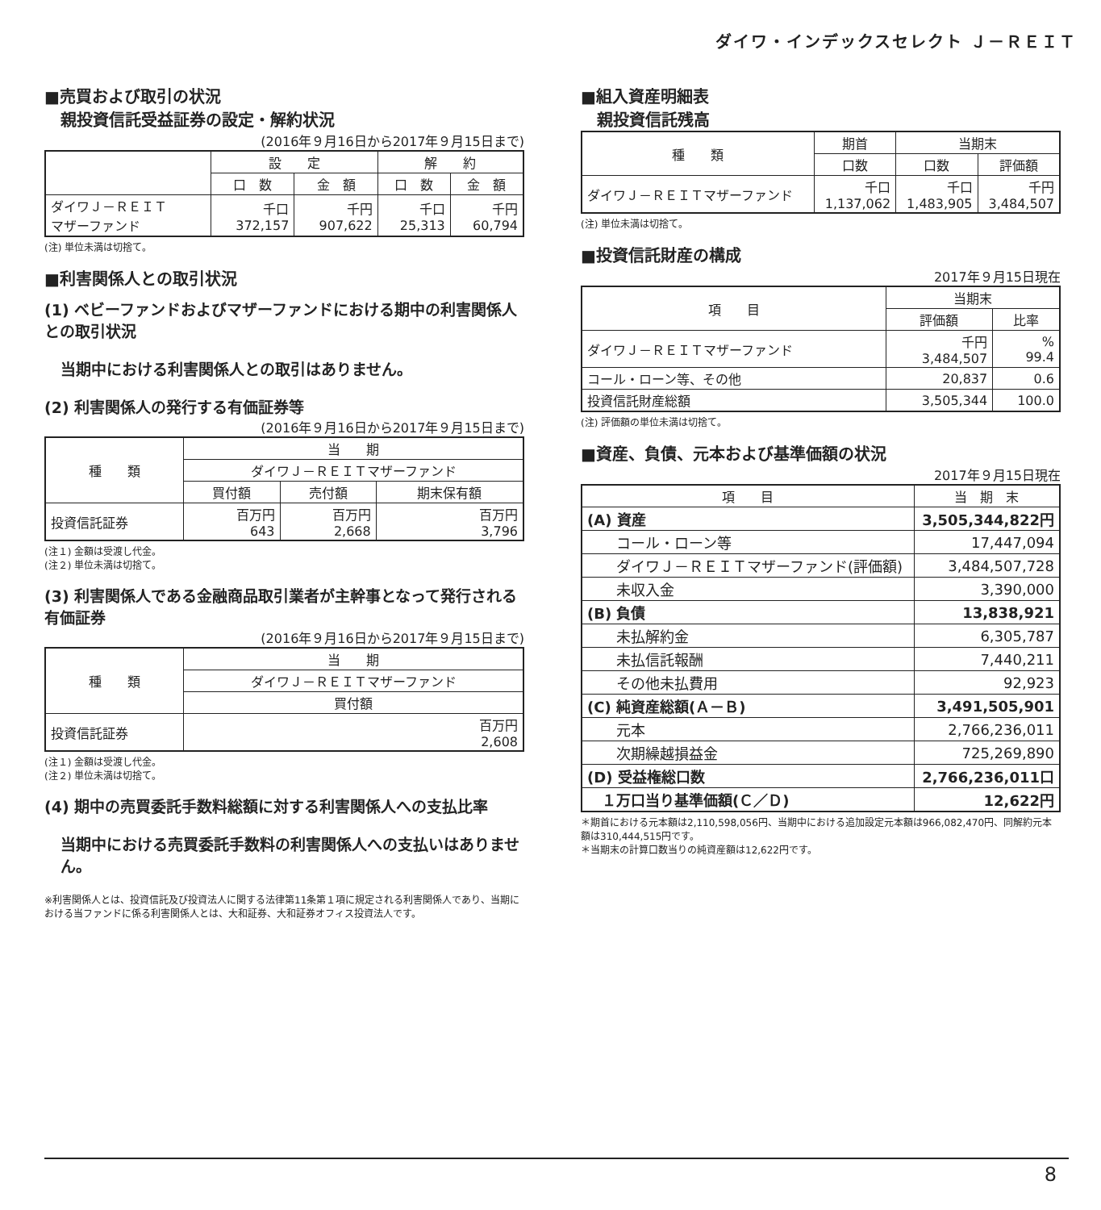ダイワ・インデックスセレクト Ｊ－ＲＥＩＴ
■売買および取引の状況
　親投資信託受益証券の設定・解約状況
(2016年９月16日から2017年９月15日まで)
| | 設 定 | | 解 約 | |
| --- | --- | --- | --- | --- |
| | 口 数 | 金 額 | 口 数 | 金 額 |
| ダイワＪ－ＲＥＩＴ マザーファンド | 千口 372,157 | 千円 907,622 | 千口 25,313 | 千円 60,794 |
(注) 単位未満は切捨て。
■利害関係人との取引状況
(1) ベビーファンドおよびマザーファンドにおける期中の利害関係人との取引状況
当期中における利害関係人との取引はありません。
(2) 利害関係人の発行する有価証券等
(2016年９月16日から2017年９月15日まで)
| 種 類 | 当 期 | | |
| --- | --- | --- | --- |
| | ダイワＪ－ＲＥＩＴマザーファンド | | |
| | 買付額 | 売付額 | 期末保有額 |
| 投資信託証券 | 百万円 643 | 百万円 2,668 | 百万円 3,796 |
(注１) 金額は受渡し代金。
(注２) 単位未満は切捨て。
(3) 利害関係人である金融商品取引業者が主幹事となって発行される有価証券
(2016年９月16日から2017年９月15日まで)
| 種 類 | 当 期 |
| --- | --- |
| | ダイワＪ－ＲＥＩＴマザーファンド |
| | 買付額 |
| 投資信託証券 | 百万円 2,608 |
(注１) 金額は受渡し代金。
(注２) 単位未満は切捨て。
(4) 期中の売買委託手数料総額に対する利害関係人への支払比率
当期中における売買委託手数料の利害関係人への支払いはありません。
※利害関係人とは、投資信託及び投資法人に関する法律第11条第１項に規定される利害関係人であり、当期における当ファンドに係る利害関係人とは、大和証券、大和証券オフィス投資法人です。
■組入資産明細表
　親投資信託残高
| 種 類 | 期首 | 当期末 | |
| --- | --- | --- | --- |
| | 口数 | 口数 | 評価額 |
| ダイワＪ－ＲＥＩＴマザーファンド | 千口 1,137,062 | 千口 1,483,905 | 千円 3,484,507 |
(注) 単位未満は切捨て。
■投資信託財産の構成
2017年９月15日現在
| 項 目 | 当期末 | |
| --- | --- | --- |
| | 評価額 | 比率 |
| ダイワＪ－ＲＥＩＴマザーファンド | 千円 3,484,507 | % 99.4 |
| コール・ローン等、その他 | 20,837 | 0.6 |
| 投資信託財産総額 | 3,505,344 | 100.0 |
(注) 評価額の単位未満は切捨て。
■資産、負債、元本および基準価額の状況
2017年９月15日現在
| 項 目 | 当 期 末 |
| --- | --- |
| (A) 資産 | 3,505,344,822円 |
| コール・ローン等 | 17,447,094 |
| ダイワＪ－ＲＥＩＴマザーファンド(評価額) | 3,484,507,728 |
| 未収入金 | 3,390,000 |
| (B) 負債 | 13,838,921 |
| 未払解約金 | 6,305,787 |
| 未払信託報酬 | 7,440,211 |
| その他未払費用 | 92,923 |
| (C) 純資産総額(Ａ－Ｂ) | 3,491,505,901 |
| 元本 | 2,766,236,011 |
| 次期繰越損益金 | 725,269,890 |
| (D) 受益権総口数 | 2,766,236,011口 |
| １万口当り基準価額(Ｃ／Ｄ) | 12,622円 |
＊期首における元本額は2,110,598,056円、当期中における追加設定元本額は966,082,470円、同解約元本額は310,444,515円です。
＊当期末の計算口数当りの純資産額は12,622円です。
8